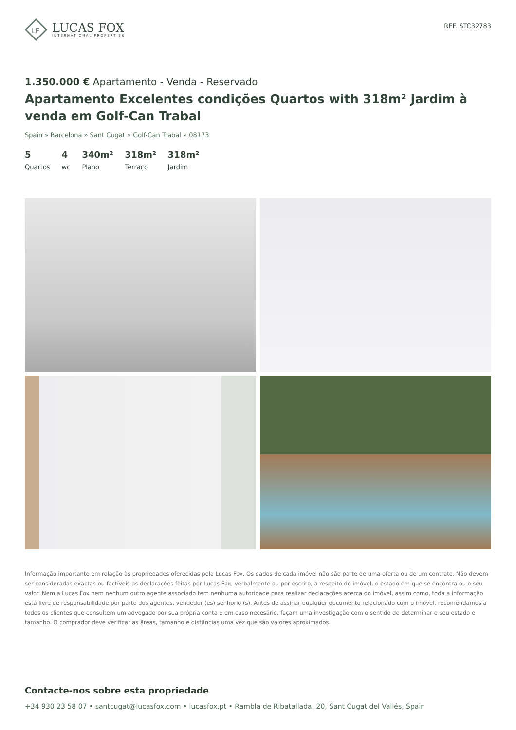LF
LUCAS FOX
INTERNATIONAL PROPERTIES
REF. STC32783
1.350.000 € Apartamento - Venda - Reservado
Apartamento Excelentes condições Quartos with 318m² Jardim à venda em Golf-Can Trabal
Spain » Barcelona » Sant Cugat » Golf-Can Trabal » 08173
5
Quartos
4
wc
340m²
Plano
318m²
Terraço
318m²
Jardim
Informação importante em relação às propriedades oferecidas pela Lucas Fox. Os dados de cada imóvel não são parte de uma oferta ou de um contrato. Não devem ser consideradas exactas ou factíveis as declarações feitas por Lucas Fox, verbalmente ou por escrito, a respeito do imóvel, o estado em que se encontra ou o seu valor. Nem a Lucas Fox nem nenhum outro agente associado tem nenhuma autoridade para realizar declarações acerca do imóvel, assim como, toda a informação está livre de responsabilidade por parte dos agentes, vendedor (es) senhorio (s). Antes de assinar qualquer documento relacionado com o imóvel, recomendamos a todos os clientes que consultem um advogado por sua própria conta e em caso necesário, façam uma investigação com o sentido de determinar o seu estado e tamanho. O comprador deve verificar as âreas, tamanho e distâncias uma vez que são valores aproximados.
Contacte-nos sobre esta propriedade
+34 930 23 58 07 • santcugat@lucasfox.com • lucasfox.pt • Rambla de Ribatallada, 20, Sant Cugat del Vallés, Spain